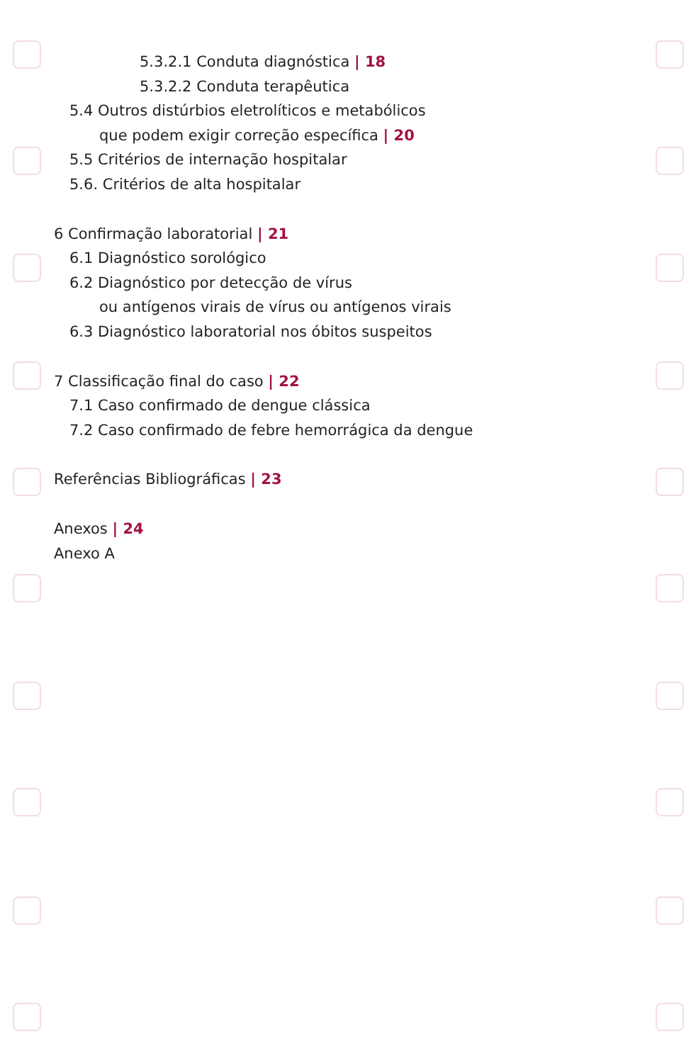5.3.2.1 Conduta diagnóstica | 18
5.3.2.2 Conduta terapêutica
5.4 Outros distúrbios eletrolíticos e metabólicos
que podem exigir correção específica | 20
5.5 Critérios de internação hospitalar
5.6. Critérios de alta hospitalar
6 Confirmação laboratorial | 21
6.1 Diagnóstico sorológico
6.2 Diagnóstico por detecção de vírus
ou antígenos virais de vírus ou antígenos virais
6.3 Diagnóstico laboratorial nos óbitos suspeitos
7 Classificação final do caso | 22
7.1 Caso confirmado de dengue clássica
7.2 Caso confirmado de febre hemorrágica da dengue
Referências Bibliográficas | 23
Anexos | 24
Anexo A